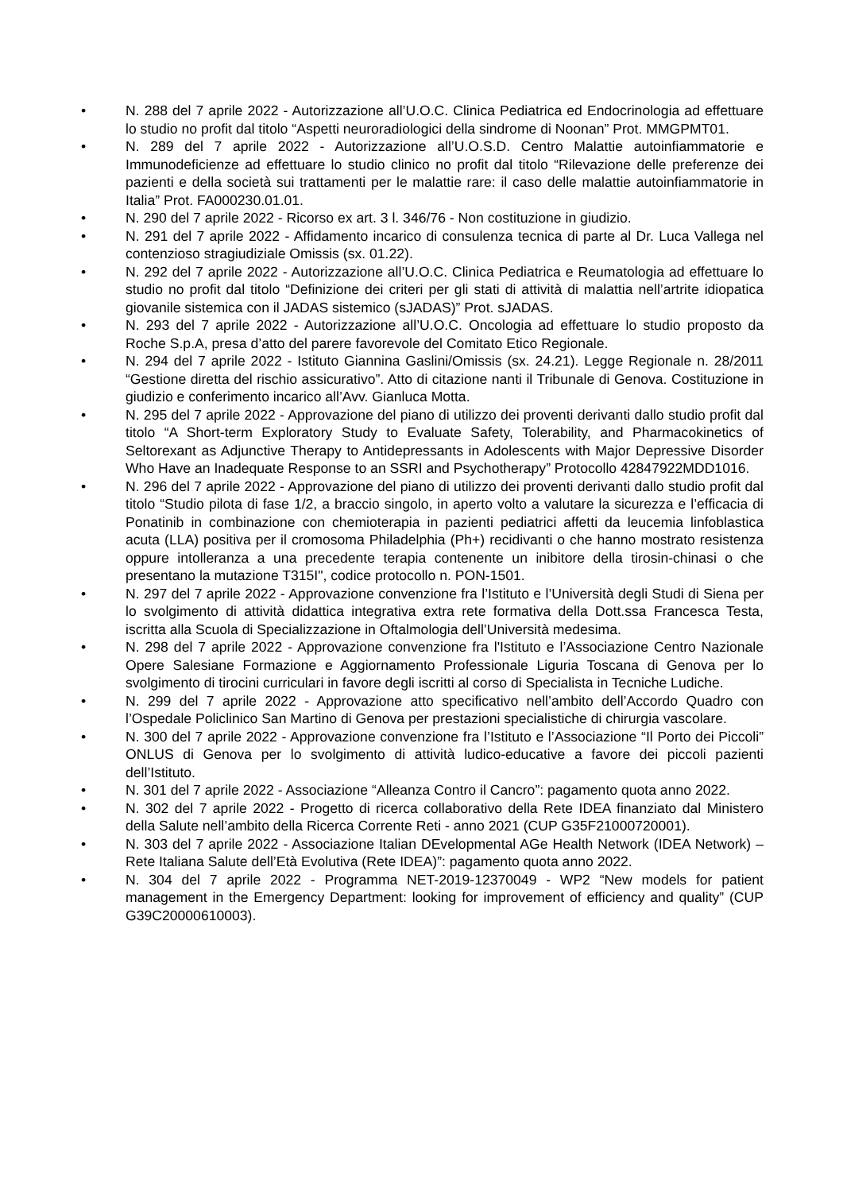• N. 288 del 7 aprile 2022 - Autorizzazione all’U.O.C. Clinica Pediatrica ed Endocrinologia ad effettuare lo studio no profit dal titolo “Aspetti neuroradiologici della sindrome di Noonan” Prot. MMGPMT01.
• N. 289 del 7 aprile 2022 - Autorizzazione all’U.O.S.D. Centro Malattie autoinfiammatorie e Immunodeficienze ad effettuare lo studio clinico no profit dal titolo “Rilevazione delle preferenze dei pazienti e della società sui trattamenti per le malattie rare: il caso delle malattie autoinfiammatorie in Italia” Prot. FA000230.01.01.
• N. 290 del 7 aprile 2022 - Ricorso ex art. 3 l. 346/76 - Non costituzione in giudizio.
• N. 291 del 7 aprile 2022 - Affidamento incarico di consulenza tecnica di parte al Dr. Luca Vallega nel contenzioso stragiudiziale Omissis (sx. 01.22).
• N. 292 del 7 aprile 2022 - Autorizzazione all’U.O.C. Clinica Pediatrica e Reumatologia ad effettuare lo studio no profit dal titolo “Definizione dei criteri per gli stati di attività di malattia nell’artrite idiopatica giovanile sistemica con il JADAS sistemico (sJADAS)” Prot. sJADAS.
• N. 293 del 7 aprile 2022 - Autorizzazione all’U.O.C. Oncologia ad effettuare lo studio proposto da Roche S.p.A, presa d’atto del parere favorevole del Comitato Etico Regionale.
• N. 294 del 7 aprile 2022 - Istituto Giannina Gaslini/Omissis (sx. 24.21). Legge Regionale n. 28/2011 “Gestione diretta del rischio assicurativo”. Atto di citazione nanti il Tribunale di Genova. Costituzione in giudizio e conferimento incarico all’Avv. Gianluca Motta.
• N. 295 del 7 aprile 2022 - Approvazione del piano di utilizzo dei proventi derivanti dallo studio profit dal titolo “A Short-term Exploratory Study to Evaluate Safety, Tolerability, and Pharmacokinetics of Seltorexant as Adjunctive Therapy to Antidepressants in Adolescents with Major Depressive Disorder Who Have an Inadequate Response to an SSRI and Psychotherapy” Protocollo 42847922MDD1016.
• N. 296 del 7 aprile 2022 - Approvazione del piano di utilizzo dei proventi derivanti dallo studio profit dal titolo “Studio pilota di fase 1/2, a braccio singolo, in aperto volto a valutare la sicurezza e l’efficacia di Ponatinib in combinazione con chemioterapia in pazienti pediatrici affetti da leucemia linfoblastica acuta (LLA) positiva per il cromosoma Philadelphia (Ph+) recidivanti o che hanno mostrato resistenza oppure intolleranza a una precedente terapia contenente un inibitore della tirosin-chinasi o che presentano la mutazione T315I", codice protocollo n. PON-1501.
• N. 297 del 7 aprile 2022 - Approvazione convenzione fra l’Istituto e l’Università degli Studi di Siena per lo svolgimento di attività didattica integrativa extra rete formativa della Dott.ssa Francesca Testa, iscritta alla Scuola di Specializzazione in Oftalmologia dell’Università medesima.
• N. 298 del 7 aprile 2022 - Approvazione convenzione fra l'Istituto e l’Associazione Centro Nazionale Opere Salesiane Formazione e Aggiornamento Professionale Liguria Toscana di Genova per lo svolgimento di tirocini curriculari in favore degli iscritti al corso di Specialista in Tecniche Ludiche.
• N. 299 del 7 aprile 2022 - Approvazione atto specificativo nell’ambito dell’Accordo Quadro con l’Ospedale Policlinico San Martino di Genova per prestazioni specialistiche di chirurgia vascolare.
• N. 300 del 7 aprile 2022 - Approvazione convenzione fra l’Istituto e l’Associazione “Il Porto dei Piccoli” ONLUS di Genova per lo svolgimento di attività ludico-educative a favore dei piccoli pazienti dell’Istituto.
• N. 301 del 7 aprile 2022 - Associazione “Alleanza Contro il Cancro”: pagamento quota anno 2022.
• N. 302 del 7 aprile 2022 - Progetto di ricerca collaborativo della Rete IDEA finanziato dal Ministero della Salute nell’ambito della Ricerca Corrente Reti - anno 2021 (CUP G35F21000720001).
• N. 303 del 7 aprile 2022 - Associazione Italian DEvelopmental AGe Health Network (IDEA Network) – Rete Italiana Salute dell’Età Evolutiva (Rete IDEA)”: pagamento quota anno 2022.
• N. 304 del 7 aprile 2022 - Programma NET-2019-12370049 - WP2 “New models for patient management in the Emergency Department: looking for improvement of efficiency and quality” (CUP G39C20000610003).